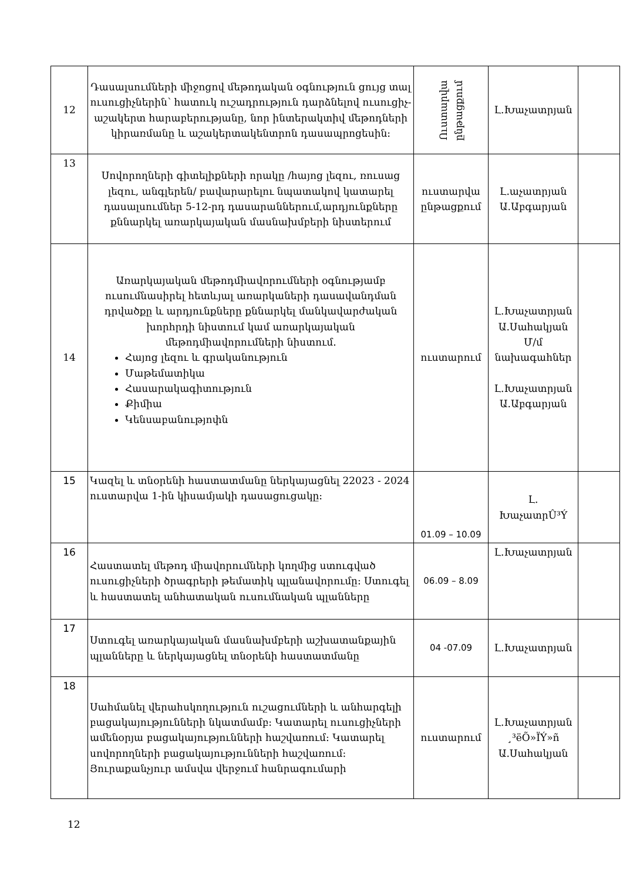| 12 | Դասալսումների միջոցով մեթոդական օգնություն ցույց տալ ուսուցիչներին՝ հատուկ ուշադրություն դարձնելով ուսուցիչ-աշակերտ հարաբերությանը, նոր ինտերակտիվ մեթոդների կիրառմանը և աշակերտակենտրոն դասապրոցեսին: | Ուստարվա ընթացքում | Լ.Խաչատրյան | |
| 13 | Սովորողների գիտելիքների որակը /հայոց լեզու, ռուսաց լեզու, անգլերեն/ բավարարելու նպատակով կատարել դասալսումներ 5-12-րդ դասարաններում,արդյունքները քննարկել առարկայական մասնախմբերի նիստերում | ուստարվա ընթացքում | Լ.աչատրյան Ա.Աբգարյան | |
| 14 | Առարկայական մեթոդմիավորումների օգնությամբ ուսումնասիրել հետևյալ առարկաների դասավանդման դրվածքը և արդյունքները քննարկել մանկավարժական խորհրդի նիստում կամ առարկայական մեթոդմիավորումների նիստում. Հայոց լեզու և գրականություն Մաթեմատիկա Հասարակագիտություն Քիմիա Կենսաբանությոփն | ուստարում | Լ.Խաչատրյան Ա.Սահակյան Մ/մ նախագահներ Լ.Խաչատրյան Ա.Աբգարյան | |
| 15 | Կազել և տնօրենի հաստատմանը ներկայացնել 22023 - 2024 ուստարվա 1-ին կիսամյակի դասացուցակը: | 01.09 – 10.09 | Լ. ԽաչատրÛ³Ý | |
| 16 | Հաստատել մեթոդ միավորումների կողմից ստուգված ուսուցիչների ծրագրերի թեմատիկ պլանավորումը: Ստուգել և հաստատել անհատական ուսումնական պլանները | 06.09 – 8.09 | Լ.Խաչատրյան | |
| 17 | Ստուգել առարկայական մասնախմբերի աշխատանքային պլանները և ներկայացնել տնօրենի հաստատմանը | 04 -07.09 | Լ.Խաչատրյան | |
| 18 | Սահմանել վերահսկողություն ուշացումների և անհարգելի բացակայությունների նկատմամբ: Կատարել ուսուցիչների ամենօրյա բացակայությունների հաշվառում: Կատարել սովորողների բացակայությունների հաշվառում: Յուրաքանչյուր ամսվա վերջում հանրագումարի | ուստարում | Լ.Խաչատրյան ¸³ëÕ»ÏÝ»ñ Ա.Սահակյան | |
12